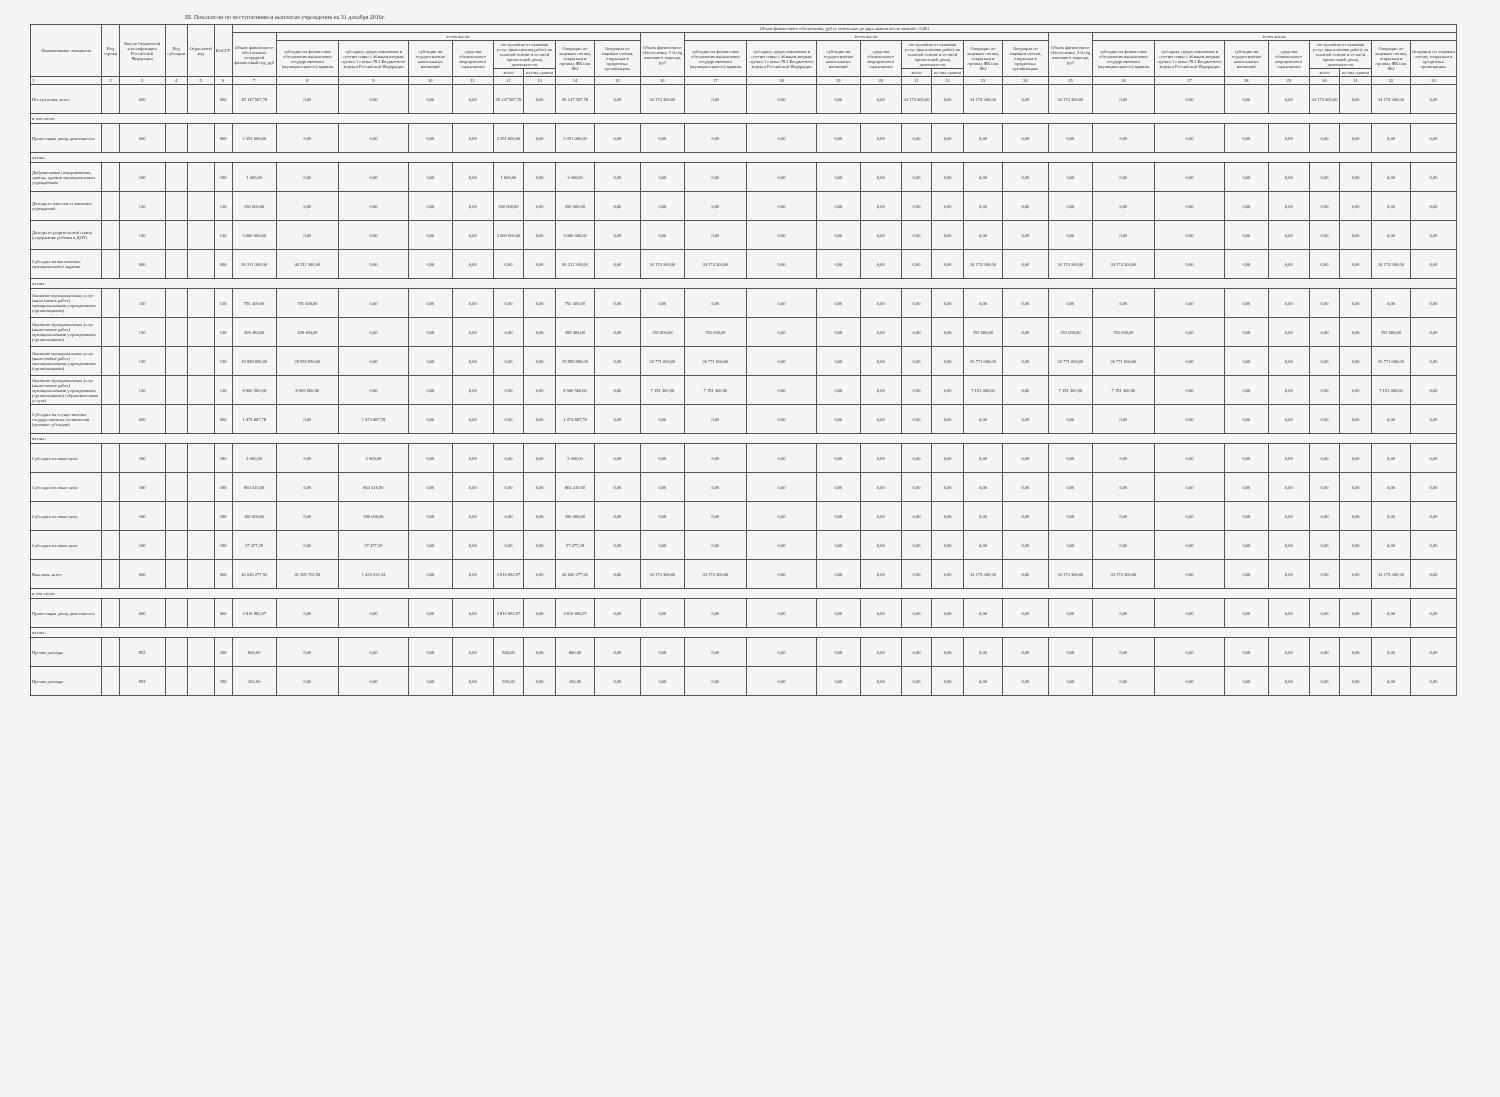III. Показатели по поступлениям и выплатам учреждения на 31 декабря 2016г.
| Наименование показателя | Код строки | Код по бюджетной классификации Российской Федерации | Код субсидии | Отраслевой код | КОСГУ | Объем финансового обеспечения, руб (с точностью до двух знаков после запятой - 0,00) | | | | | | | | | | | | | | | | | | | | | | | | | | |
| --- | --- | --- | --- | --- | --- | --- | --- | --- | --- | --- | --- | --- | --- | --- | --- | --- | --- | --- | --- | --- | --- | --- | --- | --- | --- | --- | --- | --- | --- | --- | --- | --- |
| | | | | | | Объем финансового обеспечения, очередной финансовый год, руб | в том числе: | | | | | | | | Объем финансового обеспечения, 1-й год планового периода, руб | в том числе: | | | | | | | | Объем финансового обеспечения, 2-й год планового периода, руб | в том числе: | | | | | | | |
| | | | | | | | субсидии на финансовое обеспечение выполнения государственного (муниципального) задания | субсидии, предоставляемые в соответствии с абзацем вторым пункта 1 статьи 78.1 Бюджетного кодекса Российской Федерации | субсидии на осуществление капитальных вложений | средства обязательного медицинского страхования | поступления от оказания услуг (выполнения работ) на платной основе и от иной приносящей доход деятельности | | Операции по лицевым счетам, открытым в органах ФК или ФО | Операции по лицевым счетам, открытым в кредитных организациях | | субсидии на финансовое обеспечение выполнения государственного (муниципального) задания | субсидии, предоставляемые в соответствии с абзацем вторым пункта 1 статьи 78.1 Бюджетного кодекса Российской Федерации | субсидии на осуществление капитальных вложений | средства обязательного медицинского страхования | поступления от оказания услуг (выполнения работ) на платной основе и от иной приносящей доход деятельности | | Операции по лицевым счетам, открытым в органах ФК или ФО | Операции по лицевым счетам, открытым в кредитных организациях | | субсидии на финансовое обеспечение выполнения государственного (муниципального) задания | субсидии, предоставляемые в соответствии с абзацем вторым пункта 1 статьи 78.1 Бюджетного кодекса Российской Федерации | субсидии на осуществление капитальных вложений | средства обязательного медицинского страхования | поступления от оказания услуг (выполнения работ) на платной основе и от иной приносящей доход деятельности | | Операции по лицевым счетам, открытым в органах ФК или ФО | Операции по лицевым счетам, открытым в кредитных организациях |
| | | | | | | | | | | | всего | из них гранты | | | | | | | | всего | из них гранты | | | | | | | | всего | из них гранты | | |
| 1 | 2 | 3 | 4 | 5 | 6 | 7 | 8 | 9 | 10 | 11 | 12 | 13 | 14 | 15 | 16 | 17 | 18 | 19 | 20 | 21 | 22 | 23 | 24 | 25 | 26 | 27 | 28 | 29 | 30 | 31 | 32 | 33 |
| Поступления, всего | | 000 | | | 000 | 45 147 587,78 | 0,00 | 0,00 | 0,00 | 0,00 | 45 147 587,78 | 0,00 | 45 147 587,78 | 0,00 | 34 174 300,00 | 0,00 | 0,00 | 0,00 | 0,00 | 34 174 300,00 | 0,00 | 34 174 300,00 | 0,00 | 34 174 300,00 | 0,00 | 0,00 | 0,00 | 0,00 | 34 174 300,00 | 0,00 | 34 174 300,00 | 0,00 |
| в том числе: | | | | | | | | | | | | | | | | | | | | | | | | | | | | | | | | |
| Приносящая доход деятельность | | 000 | | | 000 | 3 351 000,00 | 0,00 | 0,00 | 0,00 | 0,00 | 3 351 000,00 | 0,00 | 3 351 000,00 | 0,00 | 0,00 | 0,00 | 0,00 | 0,00 | 0,00 | 0,00 | 0,00 | 0,00 | 0,00 | 0,00 | 0,00 | 0,00 | 0,00 | 0,00 | 0,00 | 0,00 | 0,00 | 0,00 |
| из них: | | | | | | | | | | | | | | | | | | | | | | | | | | | | | | | | |
| Добровольные пожертвования, гранты, премии муниципальным учреждениям | | 180 | | | 180 | 1 000,00 | 0,00 | 0,00 | 0,00 | 0,00 | 1 000,00 | 0,00 | 1 000,00 | 0,00 | 0,00 | 0,00 | 0,00 | 0,00 | 0,00 | 0,00 | 0,00 | 0,00 | 0,00 | 0,00 | 0,00 | 0,00 | 0,00 | 0,00 | 0,00 | 0,00 | 0,00 | 0,00 |
| Доходы от взносов от внешних учреждений | | 130 | | | 130 | 350 000,00 | 0,00 | 0,00 | 0,00 | 0,00 | 350 000,00 | 0,00 | 350 000,00 | 0,00 | 0,00 | 0,00 | 0,00 | 0,00 | 0,00 | 0,00 | 0,00 | 0,00 | 0,00 | 0,00 | 0,00 | 0,00 | 0,00 | 0,00 | 0,00 | 0,00 | 0,00 | 0,00 |
| Доходы от родительской платы (содержание ребенка в ДОУ) | | 130 | | | 130 | 3 000 000,00 | 0,00 | 0,00 | 0,00 | 0,00 | 3 000 000,00 | 0,00 | 3 000 000,00 | 0,00 | 0,00 | 0,00 | 0,00 | 0,00 | 0,00 | 0,00 | 0,00 | 0,00 | 0,00 | 0,00 | 0,00 | 0,00 | 0,00 | 0,00 | 0,00 | 0,00 | 0,00 | 0,00 |
| Субсидия на выполнение муниципального задания | | 000 | | | 000 | 40 211 300,00 | 40 211 300,00 | 0,00 | 0,00 | 0,00 | 0,00 | 0,00 | 40 211 300,00 | 0,00 | 34 174 300,00 | 34 174 300,00 | 0,00 | 0,00 | 0,00 | 0,00 | 0,00 | 34 174 300,00 | 0,00 | 34 174 300,00 | 34 174 300,00 | 0,00 | 0,00 | 0,00 | 0,00 | 0,00 | 34 174 300,00 | 0,00 |
| из них: | | | | | | | | | | | | | | | | | | | | | | | | | | | | | | | | |
| Оказание муниципальных услуг (выполнение работ) муниципальными учреждениями (организациями) | | 130 | | | 130 | 791 400,00 | 791 400,00 | 0,00 | 0,00 | 0,00 | 0,00 | 0,00 | 791 400,00 | 0,00 | 0,00 | 0,00 | 0,00 | 0,00 | 0,00 | 0,00 | 0,00 | 0,00 | 0,00 | 0,00 | 0,00 | 0,00 | 0,00 | 0,00 | 0,00 | 0,00 | 0,00 | 0,00 |
| Оказание муниципальных услуг (выполнение работ) муниципальными учреждениями (организациями) | | 130 | | | 130 | 499 484,00 | 499 484,00 | 0,00 | 0,00 | 0,00 | 0,00 | 0,00 | 499 484,00 | 0,00 | 252 000,00 | 252 000,00 | 0,00 | 0,00 | 0,00 | 0,00 | 0,00 | 252 000,00 | 0,00 | 252 000,00 | 252 000,00 | 0,00 | 0,00 | 0,00 | 0,00 | 0,00 | 252 000,00 | 0,00 |
| Оказание муниципальных услуг (выполнение работ) муниципальными учреждениями (организациями) | | 130 | | | 130 | 29 959 850,00 | 29 959 850,00 | 0,00 | 0,00 | 0,00 | 0,00 | 0,00 | 29 959 850,00 | 0,00 | 26 771 000,00 | 26 771 000,00 | 0,00 | 0,00 | 0,00 | 0,00 | 0,00 | 26 771 000,00 | 0,00 | 26 771 000,00 | 26 771 000,00 | 0,00 | 0,00 | 0,00 | 0,00 | 0,00 | 26 771 000,00 | 0,00 |
| Оказание муниципальных услуг (выполнение работ) муниципальными учреждениями (организациями) (образовательная услуга) | | 130 | | | 130 | 8 960 566,00 | 8 960 566,00 | 0,00 | 0,00 | 0,00 | 0,00 | 0,00 | 8 960 566,00 | 0,00 | 7 151 300,00 | 7 151 300,00 | 0,00 | 0,00 | 0,00 | 0,00 | 0,00 | 7 151 300,00 | 0,00 | 7 151 300,00 | 7 151 300,00 | 0,00 | 0,00 | 0,00 | 0,00 | 0,00 | 7 151 300,00 | 0,00 |
| Субсидия на осуществление государственных полномочий (целевые субсидии) | | 000 | | | 000 | 1 474 887,78 | 0,00 | 1 474 887,78 | 0,00 | 0,00 | 0,00 | 0,00 | 1 474 887,78 | 0,00 | 0,00 | 0,00 | 0,00 | 0,00 | 0,00 | 0,00 | 0,00 | 0,00 | 0,00 | 0,00 | 0,00 | 0,00 | 0,00 | 0,00 | 0,00 | 0,00 | 0,00 | 0,00 |
| из них: | | | | | | | | | | | | | | | | | | | | | | | | | | | | | | | | |
| Субсидии на иные цели | | 180 | | | 180 | 3 000,00 | 0,00 | 3 000,00 | 0,00 | 0,00 | 0,00 | 0,00 | 3 000,00 | 0,00 | 0,00 | 0,00 | 0,00 | 0,00 | 0,00 | 0,00 | 0,00 | 0,00 | 0,00 | 0,00 | 0,00 | 0,00 | 0,00 | 0,00 | 0,00 | 0,00 | 0,00 | 0,00 |
| Субсидии на иные цели | | 180 | | | 180 | 864 410,50 | 0,00 | 864 410,50 | 0,00 | 0,00 | 0,00 | 0,00 | 864 410,50 | 0,00 | 0,00 | 0,00 | 0,00 | 0,00 | 0,00 | 0,00 | 0,00 | 0,00 | 0,00 | 0,00 | 0,00 | 0,00 | 0,00 | 0,00 | 0,00 | 0,00 | 0,00 | 0,00 |
| Субсидии на иные цели | | 180 | | | 180 | 180 000,00 | 0,00 | 180 000,00 | 0,00 | 0,00 | 0,00 | 0,00 | 180 000,00 | 0,00 | 0,00 | 0,00 | 0,00 | 0,00 | 0,00 | 0,00 | 0,00 | 0,00 | 0,00 | 0,00 | 0,00 | 0,00 | 0,00 | 0,00 | 0,00 | 0,00 | 0,00 | 0,00 |
| Субсидии на иные цели | | 180 | | | 180 | 27 477,28 | 0,00 | 27 477,28 | 0,00 | 0,00 | 0,00 | 0,00 | 27 477,28 | 0,00 | 0,00 | 0,00 | 0,00 | 0,00 | 0,00 | 0,00 | 0,00 | 0,00 | 0,00 | 0,00 | 0,00 | 0,00 | 0,00 | 0,00 | 0,00 | 0,00 | 0,00 | 0,00 |
| Выплаты, всего | | 000 | | | 000 | 46 646 277,93 | 41 395 702,59 | 1 429 632,34 | 0,00 | 0,00 | 3 816 882,97 | 0,00 | 46 646 277,93 | 0,00 | 34 174 300,00 | 34 174 300,00 | 0,00 | 0,00 | 0,00 | 0,00 | 0,00 | 34 174 300,00 | 0,00 | 34 174 300,00 | 34 174 300,00 | 0,00 | 0,00 | 0,00 | 0,00 | 0,00 | 34 174 300,00 | 0,00 |
| в том числе: | | | | | | | | | | | | | | | | | | | | | | | | | | | | | | | | |
| Приносящая доход деятельность | | 000 | | | 000 | 3 816 882,97 | 0,00 | 0,00 | 0,00 | 0,00 | 3 816 882,97 | 0,00 | 3 816 882,97 | 0,00 | 0,00 | 0,00 | 0,00 | 0,00 | 0,00 | 0,00 | 0,00 | 0,00 | 0,00 | 0,00 | 0,00 | 0,00 | 0,00 | 0,00 | 0,00 | 0,00 | 0,00 | 0,00 |
| из них: | | | | | | | | | | | | | | | | | | | | | | | | | | | | | | | | |
| Прочие расходы | | 852 | | | 290 | 800,00 | 0,00 | 0,00 | 0,00 | 0,00 | 800,00 | 0,00 | 800,00 | 0,00 | 0,00 | 0,00 | 0,00 | 0,00 | 0,00 | 0,00 | 0,00 | 0,00 | 0,00 | 0,00 | 0,00 | 0,00 | 0,00 | 0,00 | 0,00 | 0,00 | 0,00 | 0,00 |
| Прочие расходы | | 853 | | | 290 | 200,00 | 0,00 | 0,00 | 0,00 | 0,00 | 200,00 | 0,00 | 200,00 | 0,00 | 0,00 | 0,00 | 0,00 | 0,00 | 0,00 | 0,00 | 0,00 | 0,00 | 0,00 | 0,00 | 0,00 | 0,00 | 0,00 | 0,00 | 0,00 | 0,00 | 0,00 | 0,00 |